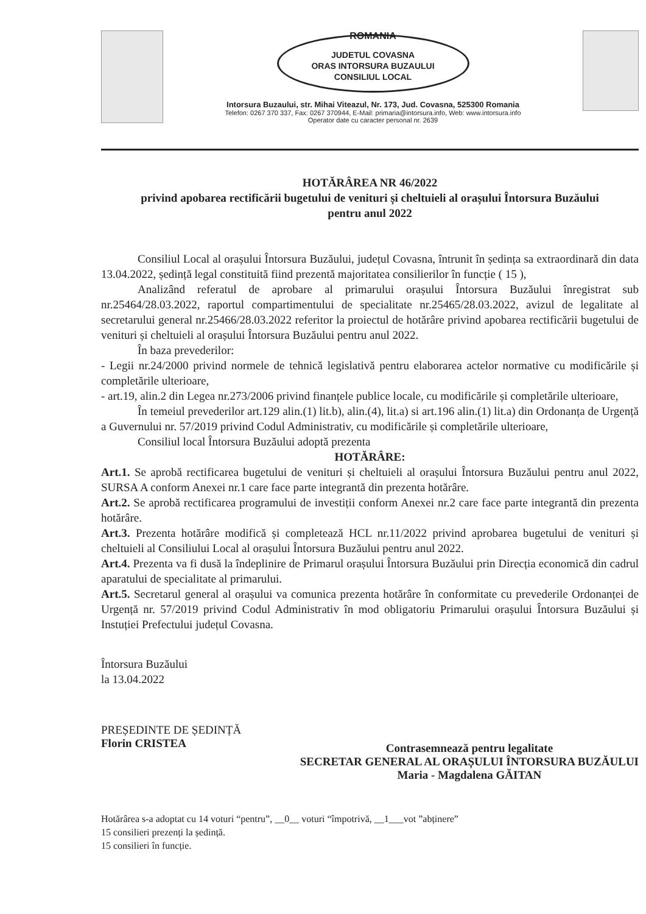ROMANIA
JUDETUL COVASNA
ORAS INTORSURA BUZAULUI
CONSILIUL LOCAL
Intorsura Buzaului, str. Mihai Viteazul, Nr. 173, Jud. Covasna, 525300 Romania
Telefon: 0267 370 337, Fax: 0267 370944, E-Mail: primaria@intorsura.info, Web: www.intorsura.info
Operator date cu caracter personal nr. 2639
HOTĂRÂREA NR 46/2022
privind apobarea rectificării bugetului de venituri și cheltuieli al orașului Întorsura Buzăului
pentru anul 2022
Consiliul Local al orașului Întorsura Buzăului, județul Covasna, întrunit în ședința sa extraordinară din data 13.04.2022, ședință legal constituită fiind prezentă majoritatea consilierilor în funcție ( 15 ),
Analizând referatul de aprobare al primarului orașului Întorsura Buzăului înregistrat sub nr.25464/28.03.2022, raportul compartimentului de specialitate nr.25465/28.03.2022, avizul de legalitate al secretarului general nr.25466/28.03.2022 referitor la proiectul de hotărâre privind apobarea rectificării bugetului de venituri și cheltuieli al orașului Întorsura Buzăului pentru anul 2022.
În baza prevederilor:
- Legii nr.24/2000 privind normele de tehnică legislativă pentru elaborarea actelor normative cu modificările și completările ulterioare,
- art.19, alin.2 din Legea nr.273/2006 privind finanțele publice locale, cu modificările și completările ulterioare,
În temeiul prevederilor art.129 alin.(1) lit.b), alin.(4), lit.a) si art.196 alin.(1) lit.a) din Ordonanța de Urgență a Guvernului nr. 57/2019 privind Codul Administrativ, cu modificările și completările ulterioare,
Consiliul local Întorsura Buzăului adoptă prezenta
HOTĂRÂRE:
Art.1. Se aprobă rectificarea bugetului de venituri și cheltuieli al orașului Întorsura Buzăului pentru anul 2022, SURSA A conform Anexei nr.1 care face parte integrantă din prezenta hotărâre.
Art.2. Se aprobă rectificarea programului de investiții conform Anexei nr.2 care face parte integrantă din prezenta hotărâre.
Art.3. Prezenta hotărâre modifică și completează HCL nr.11/2022 privind aprobarea bugetului de venituri și cheltuieli al Consiliului Local al orașului Întorsura Buzăului pentru anul 2022.
Art.4. Prezenta va fi dusă la îndeplinire de Primarul orașului Întorsura Buzăului prin Direcția economică din cadrul aparatului de specialitate al primarului.
Art.5. Secretarul general al orașului va comunica prezenta hotărâre în conformitate cu prevederile Ordonanței de Urgență nr. 57/2019 privind Codul Administrativ în mod obligatoriu Primarului orașului Întorsura Buzăului și Instuției Prefectului județul Covasna.
Întorsura Buzăului
la 13.04.2022
PREȘEDINTE DE ȘEDINȚĂ
Florin CRISTEA
Contrasemnează pentru legalitate
SECRETAR GENERAL AL ORAȘULUI ÎNTORSURA BUZĂULUI
Maria - Magdalena GĂITAN
Hotărârea s-a adoptat cu 14 voturi “pentru”, __0__ voturi “împotrivă, __1___vot ”abținere”
15 consilieri prezenți la ședință.
15 consilieri în funcție.